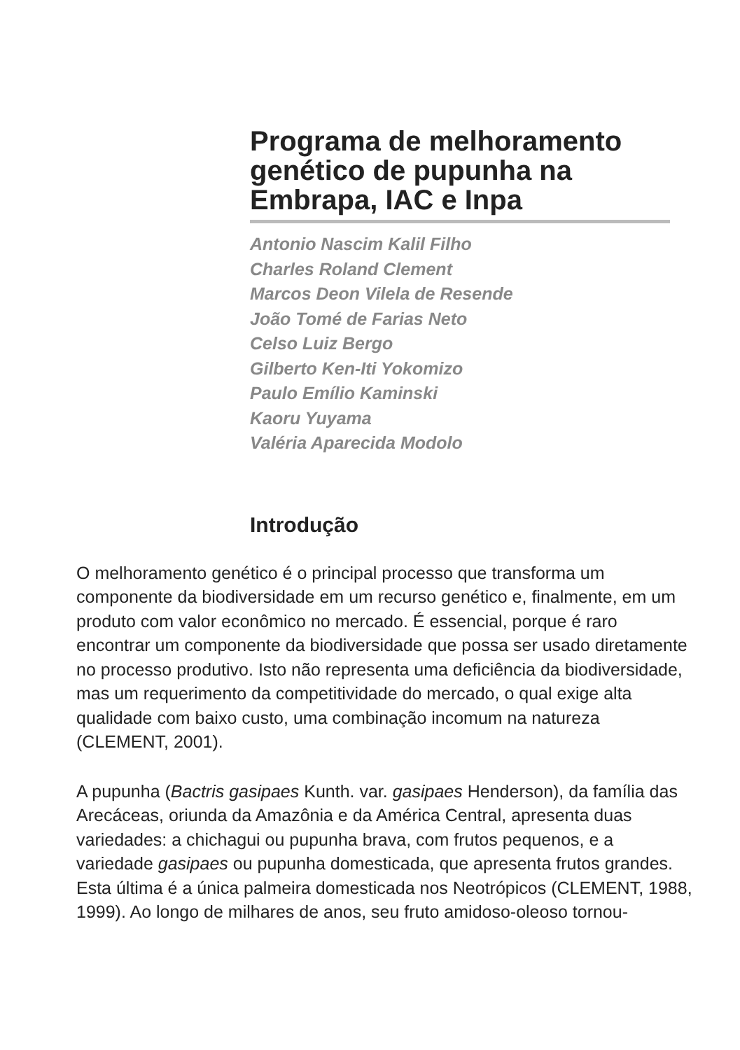Programa de melhoramento genético de pupunha na Embrapa, IAC e Inpa
Antonio Nascim Kalil Filho
Charles Roland Clement
Marcos Deon Vilela de Resende
João Tomé de Farias Neto
Celso Luiz Bergo
Gilberto Ken-Iti Yokomizo
Paulo Emílio Kaminski
Kaoru Yuyama
Valéria Aparecida Modolo
Introdução
O melhoramento genético é o principal processo que transforma um componente da biodiversidade em um recurso genético e, finalmente, em um produto com valor econômico no mercado. É essencial, porque é raro encontrar um componente da biodiversidade que possa ser usado diretamente no processo produtivo. Isto não representa uma deficiência da biodiversidade, mas um requerimento da competitividade do mercado, o qual exige alta qualidade com baixo custo, uma combinação incomum na natureza (CLEMENT, 2001).
A pupunha (Bactris gasipaes Kunth. var. gasipaes Henderson), da família das Arecáceas, oriunda da Amazônia e da América Central, apresenta duas variedades: a chichagui ou pupunha brava, com frutos pequenos, e a variedade gasipaes ou pupunha domesticada, que apresenta frutos grandes. Esta última é a única palmeira domesticada nos Neotrópicos (CLEMENT, 1988, 1999). Ao longo de milhares de anos, seu fruto amidoso-oleoso tornou-